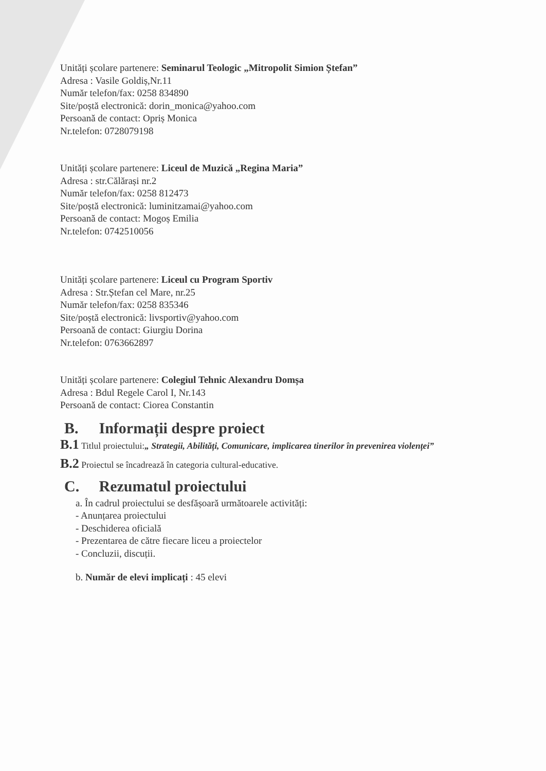Unități școlare partenere: Seminarul Teologic „Mitropolit Simion Ștefan”
Adresa : Vasile Goldiș,Nr.11
Număr telefon/fax: 0258 834890
Site/poștă electronică: dorin_monica@yahoo.com
Persoană de contact: Opriș Monica
Nr.telefon: 0728079198
Unități școlare partenere: Liceul de Muzică „Regina Maria”
Adresa : str.Călărași nr.2
Număr telefon/fax: 0258 812473
Site/poștă electronică: luminitzamai@yahoo.com
Persoană de contact: Mogoș Emilia
Nr.telefon: 0742510056
Unități școlare partenere: Liceul cu Program Sportiv
Adresa : Str.Ștefan cel Mare, nr.25
Număr telefon/fax: 0258 835346
Site/poștă electronică: livsportiv@yahoo.com
Persoană de contact: Giurgiu Dorina
Nr.telefon: 0763662897
Unități școlare partenere: Colegiul Tehnic Alexandru Domșa
Adresa : Bdul Regele Carol I, Nr.143
Persoană de contact: Ciorea Constantin
B. Informații despre proiect
B.1 Titlul proiectului:„ Strategii, Abilități, Comunicare, implicarea tinerilor în prevenirea violenței”
B.2 Proiectul se încadrează în categoria cultural-educative.
C. Rezumatul proiectului
a. În cadrul proiectului se desfășoară următoarele activități:
- Anunțarea proiectului
- Deschiderea oficială
- Prezentarea de către fiecare liceu a proiectelor
- Concluzii, discuții.
b. Număr de elevi implicați : 45 elevi